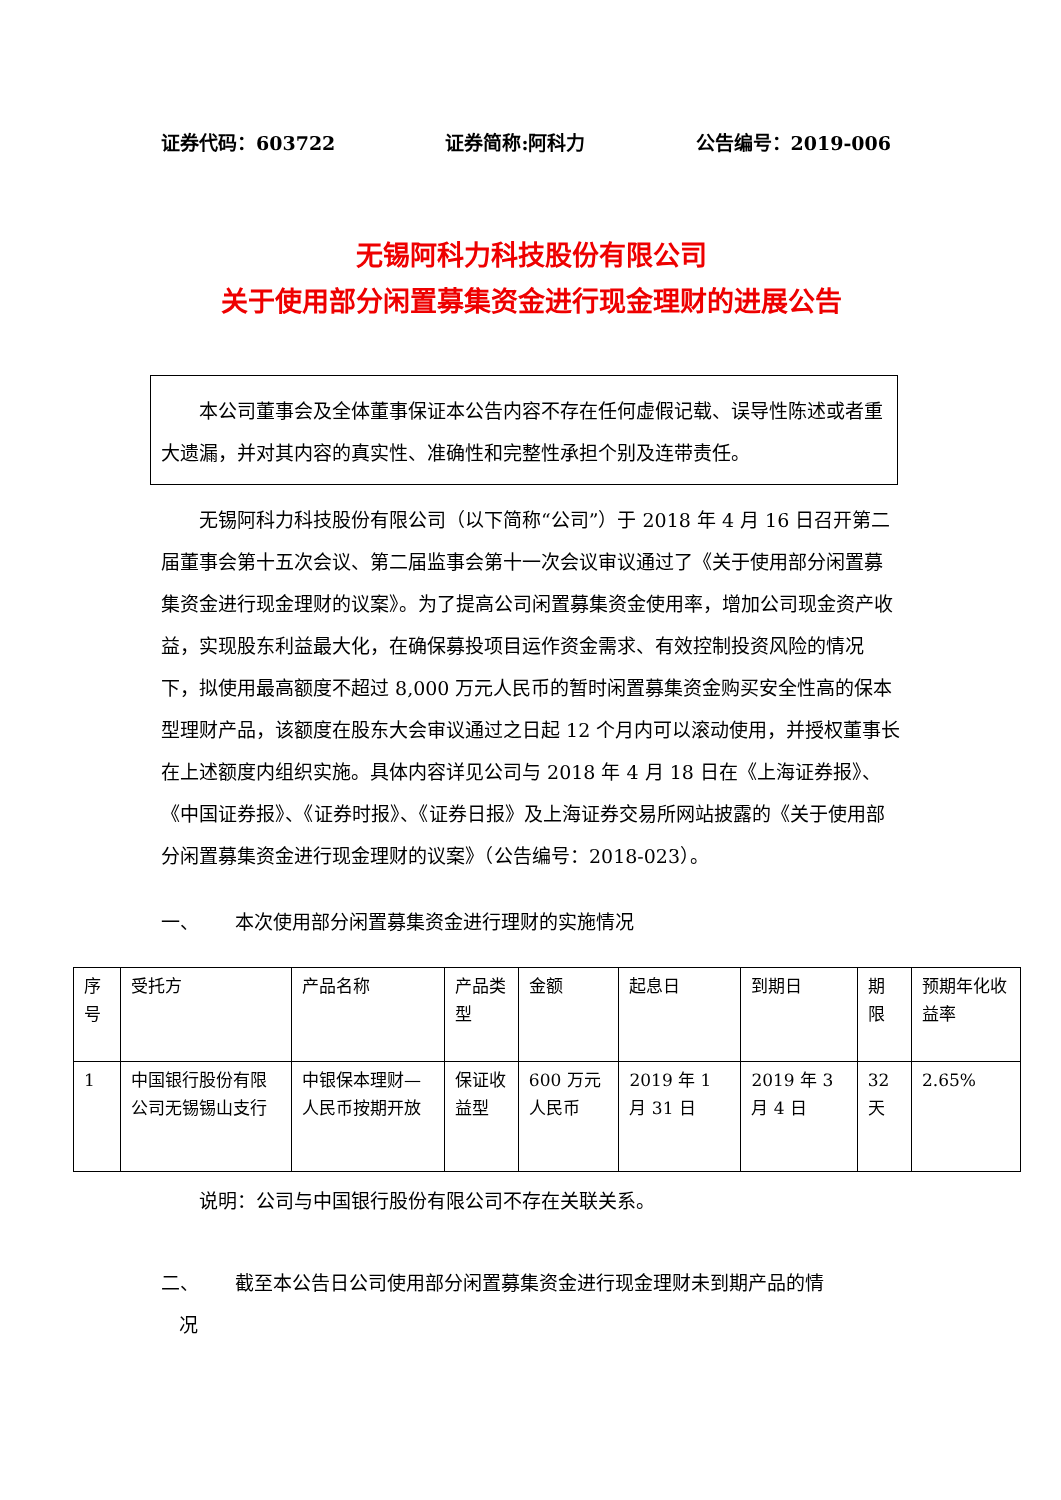证券代码：603722 证券简称:阿科力 公告编号：2019-006
无锡阿科力科技股份有限公司
关于使用部分闲置募集资金进行现金理财的进展公告
本公司董事会及全体董事保证本公告内容不存在任何虚假记载、误导性陈述或者重大遗漏，并对其内容的真实性、准确性和完整性承担个别及连带责任。
无锡阿科力科技股份有限公司（以下简称“公司”）于 2018 年 4 月 16 日召开第二届董事会第十五次会议、第二届监事会第十一次会议审议通过了《关于使用部分闲置募集资金进行现金理财的议案》。为了提高公司闲置募集资金使用率，增加公司现金资产收益，实现股东利益最大化，在确保募投项目运作资金需求、有效控制投资风险的情况下，拟使用最高额度不超过 8,000 万元人民币的暂时闲置募集资金购买安全性高的保本型理财产品，该额度在股东大会审议通过之日起 12 个月内可以滚动使用，并授权董事长在上述额度内组织实施。具体内容详见公司与 2018 年 4 月 18 日在《上海证券报》、《中国证券报》、《证券时报》、《证券日报》及上海证券交易所网站披露的《关于使用部分闲置募集资金进行现金理财的议案》（公告编号：2018-023）。
一、 本次使用部分闲置募集资金进行理财的实施情况
| 序号 | 受托方 | 产品名称 | 产品类型 | 金额 | 起息日 | 到期日 | 期限 | 预期年化收益率 |
| 1 | 中国银行股份有限公司无锡锡山支行 | 中银保本理财—人民币按期开放 | 保证收益型 | 600 万元人民币 | 2019 年 1 月 31 日 | 2019 年 3 月 4 日 | 32 天 | 2.65% |
说明：公司与中国银行股份有限公司不存在关联关系。
二、 截至本公告日公司使用部分闲置募集资金进行现金理财未到期产品的情
况